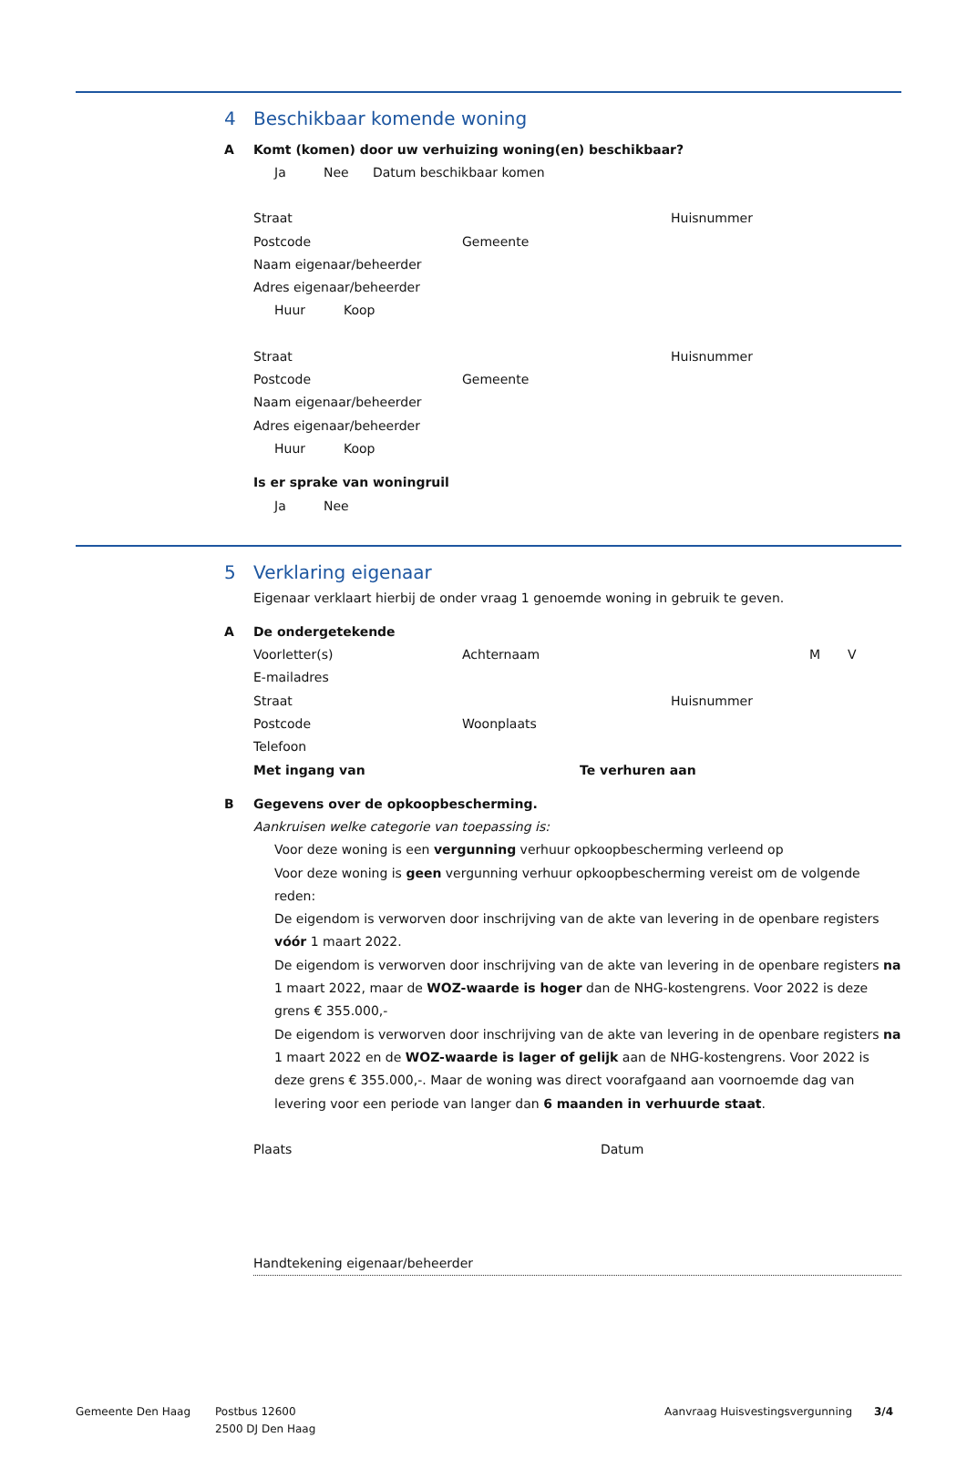4 Beschikbaar komende woning
A Komt (komen) door uw verhuizing woning(en) beschikbaar?
Ja Nee Datum beschikbaar komen
Straat Huisnummer
Postcode Gemeente
Naam eigenaar/beheerder
Adres eigenaar/beheerder
Huur Koop
Straat Huisnummer
Postcode Gemeente
Naam eigenaar/beheerder
Adres eigenaar/beheerder
Huur Koop
Is er sprake van woningruil
Ja Nee
5 Verklaring eigenaar
Eigenaar verklaart hierbij de onder vraag 1 genoemde woning in gebruik te geven.
A De ondergetekende
Voorletter(s) Achternaam M V
E-mailadres
Straat Huisnummer
Postcode Woonplaats
Telefoon
Met ingang van Te verhuren aan
B Gegevens over de opkoopbescherming.
Aankruisen welke categorie van toepassing is:
Voor deze woning is een vergunning verhuur opkoopbescherming verleend op
Voor deze woning is geen vergunning verhuur opkoopbescherming vereist om de volgende reden:
De eigendom is verworven door inschrijving van de akte van levering in de openbare registers vóór 1 maart 2022.
De eigendom is verworven door inschrijving van de akte van levering in de openbare registers na 1 maart 2022, maar de WOZ-waarde is hoger dan de NHG-kostengrens. Voor 2022 is deze grens € 355.000,-
De eigendom is verworven door inschrijving van de akte van levering in de openbare registers na 1 maart 2022 en de WOZ-waarde is lager of gelijk aan de NHG-kostengrens. Voor 2022 is deze grens € 355.000,-. Maar de woning was direct voorafgaand aan voornoemde dag van levering voor een periode van langer dan 6 maanden in verhuurde staat.
Plaats Datum
Handtekening eigenaar/beheerder
Gemeente Den Haag Postbus 12600
2500 DJ Den Haag Aanvraag Huisvestingsvergunning 3/4